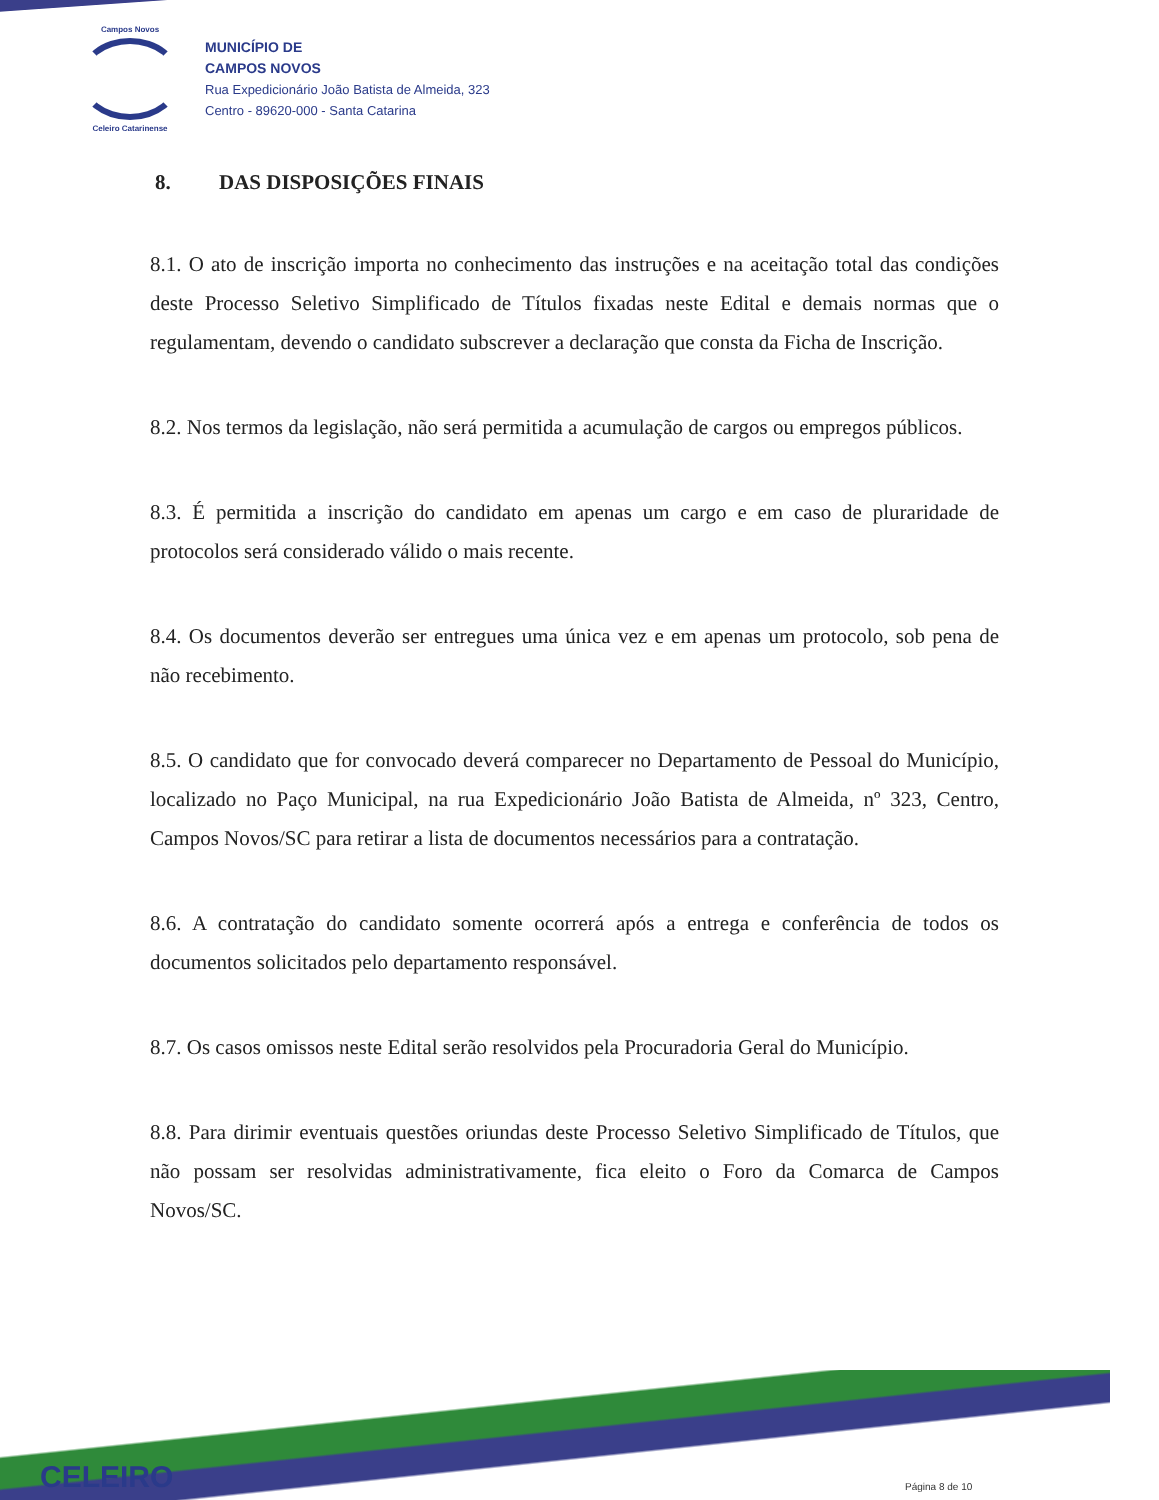Campos Novos
Celeiro Catarinense
MUNICÍPIO DE
CAMPOS NOVOS
Rua Expedicionário João Batista de Almeida, 323
Centro - 89620-000 - Santa Catarina
8. DAS DISPOSIÇÕES FINAIS
8.1. O ato de inscrição importa no conhecimento das instruções e na aceitação total das condições deste Processo Seletivo Simplificado de Títulos fixadas neste Edital e demais normas que o regulamentam, devendo o candidato subscrever a declaração que consta da Ficha de Inscrição.
8.2. Nos termos da legislação, não será permitida a acumulação de cargos ou empregos públicos.
8.3. É permitida a inscrição do candidato em apenas um cargo e em caso de pluraridade de protocolos será considerado válido o mais recente.
8.4. Os documentos deverão ser entregues uma única vez e em apenas um protocolo, sob pena de não recebimento.
8.5. O candidato que for convocado deverá comparecer no Departamento de Pessoal do Município, localizado no Paço Municipal, na rua Expedicionário João Batista de Almeida, nº 323, Centro, Campos Novos/SC para retirar a lista de documentos necessários para a contratação.
8.6. A contratação do candidato somente ocorrerá após a entrega e conferência de todos os documentos solicitados pelo departamento responsável.
8.7. Os casos omissos neste Edital serão resolvidos pela Procuradoria Geral do Município.
8.8. Para dirimir eventuais questões oriundas deste Processo Seletivo Simplificado de Títulos, que não possam ser resolvidas administrativamente, fica eleito o Foro da Comarca de Campos Novos/SC.
CELEIRO Página 8 de 10